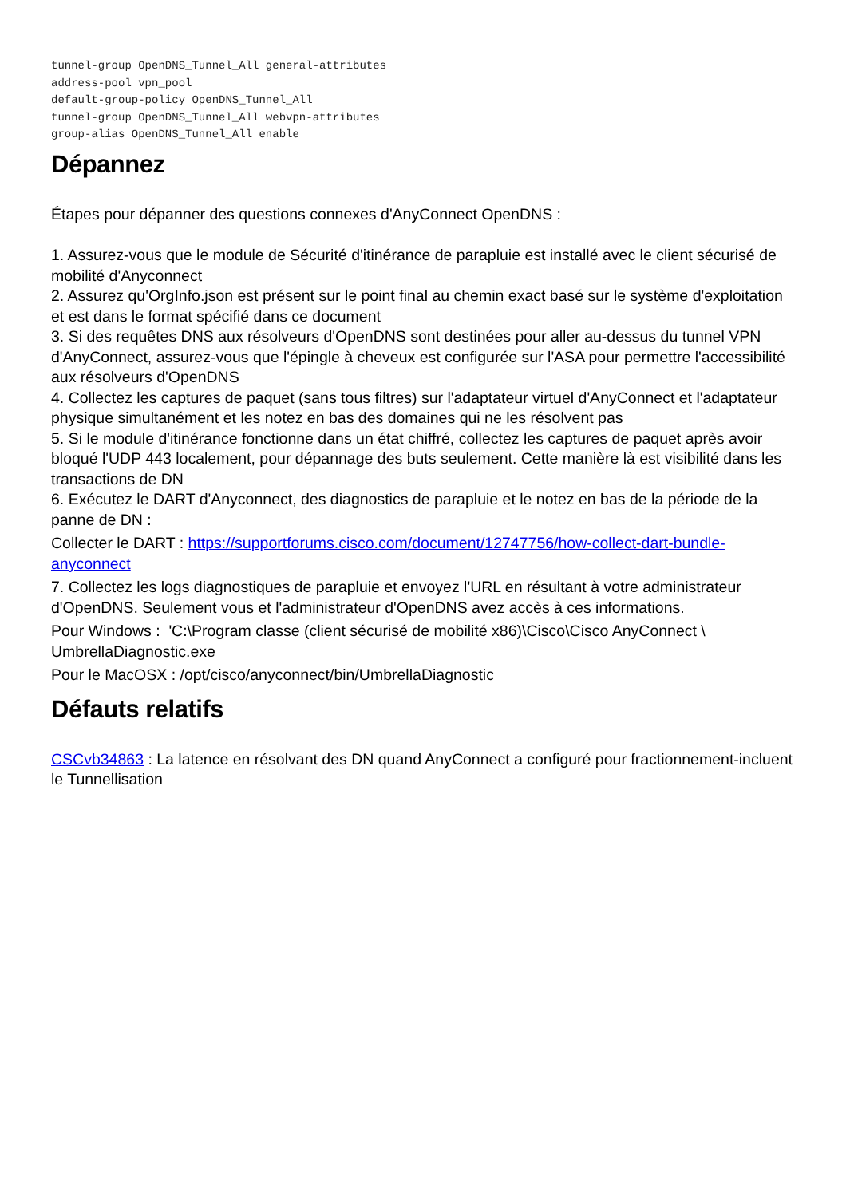tunnel-group OpenDNS_Tunnel_All general-attributes
address-pool vpn_pool
default-group-policy OpenDNS_Tunnel_All
tunnel-group OpenDNS_Tunnel_All webvpn-attributes
group-alias OpenDNS_Tunnel_All enable
Dépannez
Étapes pour dépanner des questions connexes d'AnyConnect OpenDNS :
1. Assurez-vous que le module de Sécurité d'itinérance de parapluie est installé avec le client sécurisé de mobilité d'Anyconnect
2. Assurez qu'OrgInfo.json est présent sur le point final au chemin exact basé sur le système d'exploitation et est dans le format spécifié dans ce document
3. Si des requêtes DNS aux résolveurs d'OpenDNS sont destinées pour aller au-dessus du tunnel VPN d'AnyConnect, assurez-vous que l'épingle à cheveux est configurée sur l'ASA pour permettre l'accessibilité aux résolveurs d'OpenDNS
4. Collectez les captures de paquet (sans tous filtres) sur l'adaptateur virtuel d'AnyConnect et l'adaptateur physique simultanément et les notez en bas des domaines qui ne les résolvent pas
5. Si le module d'itinérance fonctionne dans un état chiffré, collectez les captures de paquet après avoir bloqué l'UDP 443 localement, pour dépannage des buts seulement. Cette manière là est visibilité dans les transactions de DN
6. Exécutez le DART d'Anyconnect, des diagnostics de parapluie et le notez en bas de la période de la panne de DN :
Collecter le DART : https://supportforums.cisco.com/document/12747756/how-collect-dart-bundle-anyconnect
7. Collectez les logs diagnostiques de parapluie et envoyez l'URL en résultant à votre administrateur d'OpenDNS. Seulement vous et l'administrateur d'OpenDNS avez accès à ces informations.
Pour Windows : 'C:\Program classe (client sécurisé de mobilité x86)\Cisco\Cisco AnyConnect \ UmbrellaDiagnostic.exe
Pour le MacOSX : /opt/cisco/anyconnect/bin/UmbrellaDiagnostic
Défauts relatifs
CSCvb34863 : La latence en résolvant des DN quand AnyConnect a configuré pour fractionnement-incluent le Tunnellisation